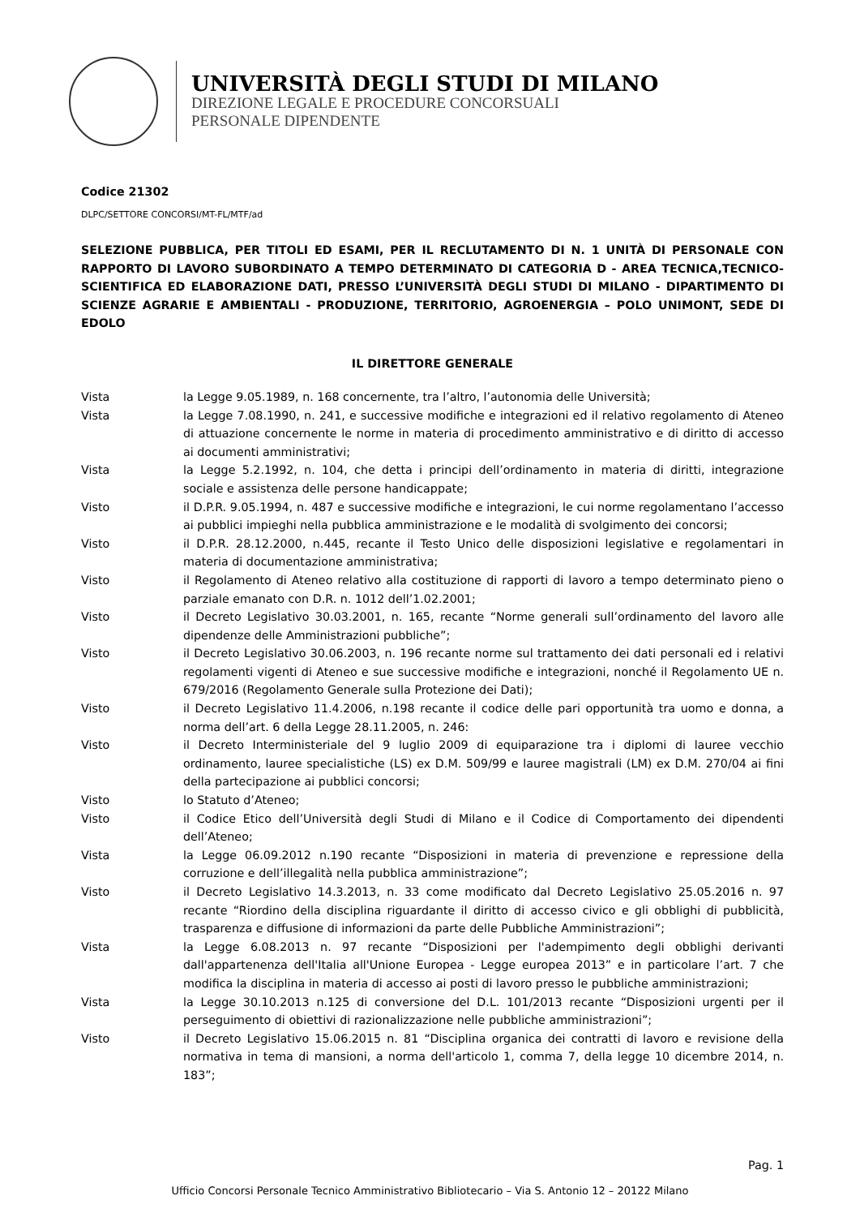UNIVERSITÀ DEGLI STUDI DI MILANO
DIREZIONE LEGALE E PROCEDURE CONCORSUALI
PERSONALE DIPENDENTE
Codice 21302
DLPC/SETTORE CONCORSI/MT-FL/MTF/ad
SELEZIONE PUBBLICA, PER TITOLI ED ESAMI, PER IL RECLUTAMENTO DI N. 1 UNITÀ DI PERSONALE CON RAPPORTO DI LAVORO SUBORDINATO A TEMPO DETERMINATO DI CATEGORIA D - AREA TECNICA,TECNICO-SCIENTIFICA ED ELABORAZIONE DATI, PRESSO L’UNIVERSITÀ DEGLI STUDI DI MILANO - DIPARTIMENTO DI SCIENZE AGRARIE E AMBIENTALI - PRODUZIONE, TERRITORIO, AGROENERGIA – POLO UNIMONT, SEDE DI EDOLO
IL DIRETTORE GENERALE
Vista la Legge 9.05.1989, n. 168 concernente, tra l’altro, l’autonomia delle Università;
Vista la Legge 7.08.1990, n. 241, e successive modifiche e integrazioni ed il relativo regolamento di Ateneo di attuazione concernente le norme in materia di procedimento amministrativo e di diritto di accesso ai documenti amministrativi;
Vista la Legge 5.2.1992, n. 104, che detta i principi dell’ordinamento in materia di diritti, integrazione sociale e assistenza delle persone handicappate;
Visto il D.P.R. 9.05.1994, n. 487 e successive modifiche e integrazioni, le cui norme regolamentano l’accesso ai pubblici impieghi nella pubblica amministrazione e le modalità di svolgimento dei concorsi;
Visto il D.P.R. 28.12.2000, n.445, recante il Testo Unico delle disposizioni legislative e regolamentari in materia di documentazione amministrativa;
Visto il Regolamento di Ateneo relativo alla costituzione di rapporti di lavoro a tempo determinato pieno o parziale emanato con D.R. n. 1012 dell’1.02.2001;
Visto il Decreto Legislativo 30.03.2001, n. 165, recante “Norme generali sull’ordinamento del lavoro alle dipendenze delle Amministrazioni pubbliche”;
Visto il Decreto Legislativo 30.06.2003, n. 196 recante norme sul trattamento dei dati personali ed i relativi regolamenti vigenti di Ateneo e sue successive modifiche e integrazioni, nonché il Regolamento UE n. 679/2016 (Regolamento Generale sulla Protezione dei Dati);
Visto il Decreto Legislativo 11.4.2006, n.198 recante il codice delle pari opportunità tra uomo e donna, a norma dell’art. 6 della Legge 28.11.2005, n. 246:
Visto il Decreto Interministeriale del 9 luglio 2009 di equiparazione tra i diplomi di lauree vecchio ordinamento, lauree specialistiche (LS) ex D.M. 509/99 e lauree magistrali (LM) ex D.M. 270/04 ai fini della partecipazione ai pubblici concorsi;
Visto lo Statuto d’Ateneo;
Visto il Codice Etico dell’Università degli Studi di Milano e il Codice di Comportamento dei dipendenti dell’Ateneo;
Vista la Legge 06.09.2012 n.190 recante “Disposizioni in materia di prevenzione e repressione della corruzione e dell’illegalità nella pubblica amministrazione”;
Visto il Decreto Legislativo 14.3.2013, n. 33 come modificato dal Decreto Legislativo 25.05.2016 n. 97 recante “Riordino della disciplina riguardante il diritto di accesso civico e gli obblighi di pubblicità, trasparenza e diffusione di informazioni da parte delle Pubbliche Amministrazioni”;
Vista la Legge 6.08.2013 n. 97 recante “Disposizioni per l'adempimento degli obblighi derivanti dall'appartenenza dell'Italia all'Unione Europea - Legge europea 2013” e in particolare l’art. 7 che modifica la disciplina in materia di accesso ai posti di lavoro presso le pubbliche amministrazioni;
Vista la Legge 30.10.2013 n.125 di conversione del D.L. 101/2013 recante “Disposizioni urgenti per il perseguimento di obiettivi di razionalizzazione nelle pubbliche amministrazioni”;
Visto il Decreto Legislativo 15.06.2015 n. 81 “Disciplina organica dei contratti di lavoro e revisione della normativa in tema di mansioni, a norma dell'articolo 1, comma 7, della legge 10 dicembre 2014, n. 183”;
Pag. 1
Ufficio Concorsi Personale Tecnico Amministrativo Bibliotecario – Via S. Antonio 12 – 20122 Milano